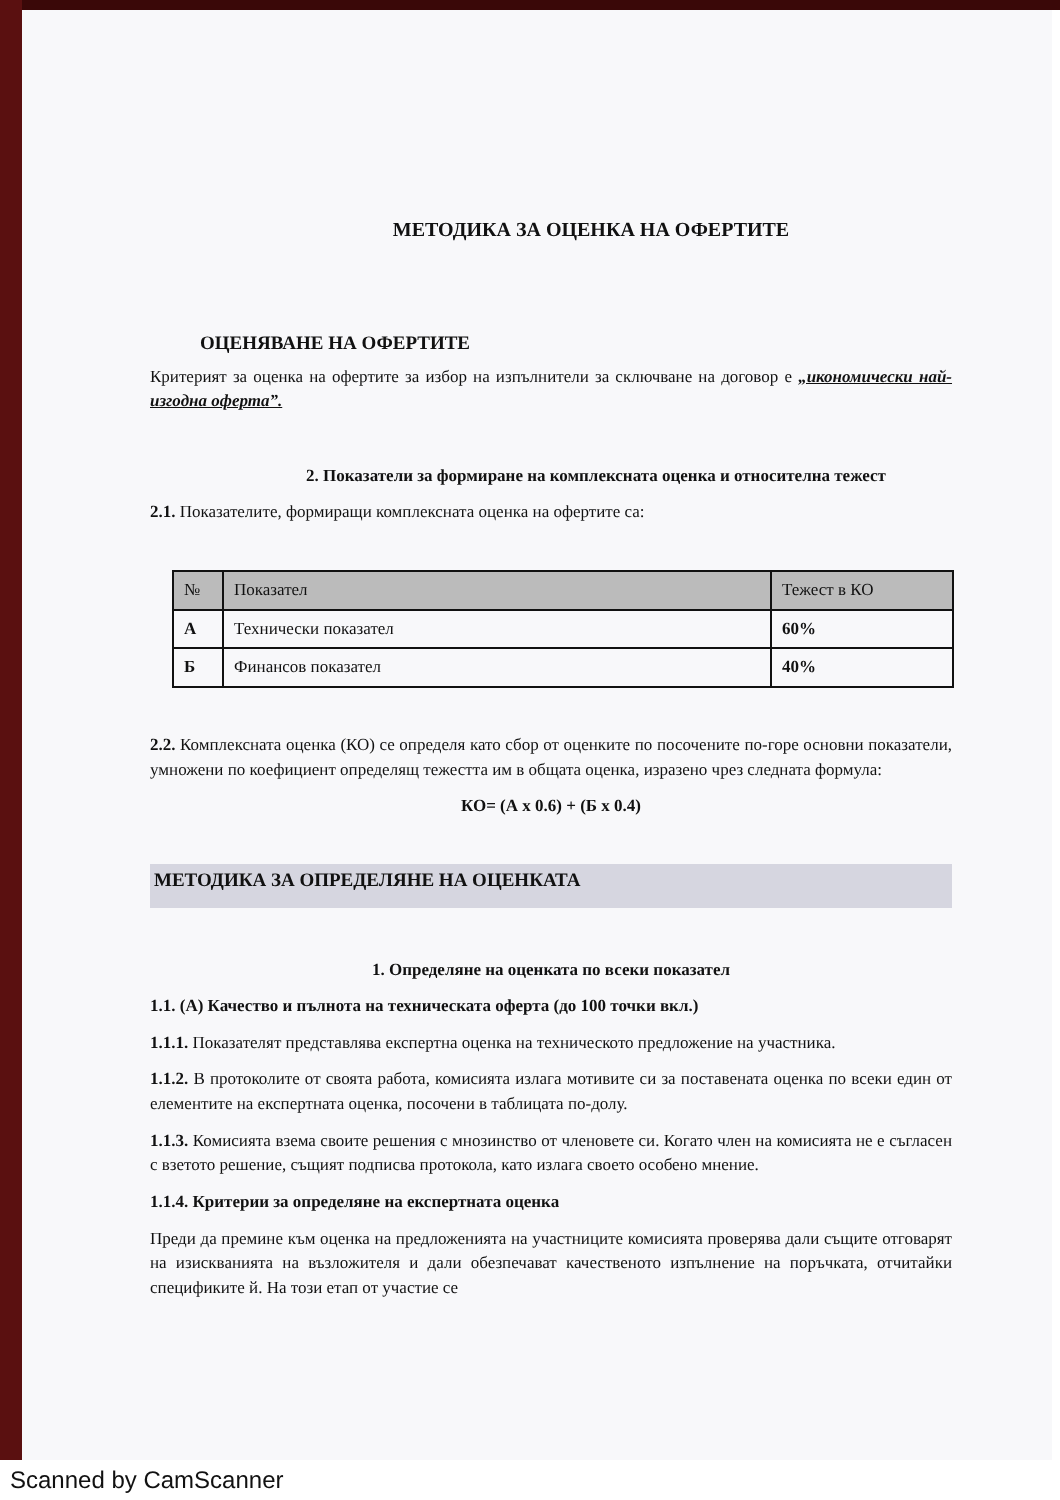МЕТОДИКА ЗА ОЦЕНКА НА ОФЕРТИТЕ
ОЦЕНЯВАНЕ НА ОФЕРТИТЕ
Критерият за оценка на офертите за избор на изпълнители за сключване на договор е „икономически най-изгодна оферта”.
2. Показатели за формиране на комплексната оценка и относителна тежест
2.1. Показателите, формиращи комплексната оценка на офертите са:
| № | Показател | Тежест в КО |
| --- | --- | --- |
| А | Технически показател | 60% |
| Б | Финансов показател | 40% |
2.2. Комплексната оценка (КО) се определя като сбор от оценките по посочените по-горе основни показатели, умножени по коефициент определящ тежестта им в общата оценка, изразено чрез следната формула:
КО= (А x 0.6) + (Б x 0.4)
МЕТОДИКА ЗА ОПРЕДЕЛЯНЕ НА ОЦЕНКАТА
1. Определяне на оценката по всеки показател
1.1. (А) Качество и пълнота на техническата оферта (до 100 точки вкл.)
1.1.1. Показателят представлява експертна оценка на техническото предложение на участника.
1.1.2. В протоколите от своята работа, комисията излага мотивите си за поставената оценка по всеки един от елементите на експертната оценка, посочени в таблицата по-долу.
1.1.3. Комисията взема своите решения с мнозинство от членовете си. Когато член на комисията не е съгласен с взетото решение, същият подписва протокола, като излага своето особено мнение.
1.1.4. Критерии за определяне на експертната оценка
Преди да премине към оценка на предложенията на участниците комисията проверява дали същите отговарят на изискванията на възложителя и дали обезпечават качественото изпълнение на поръчката, отчитайки спецификите й. На този етап от участие се
Scanned by CamScanner